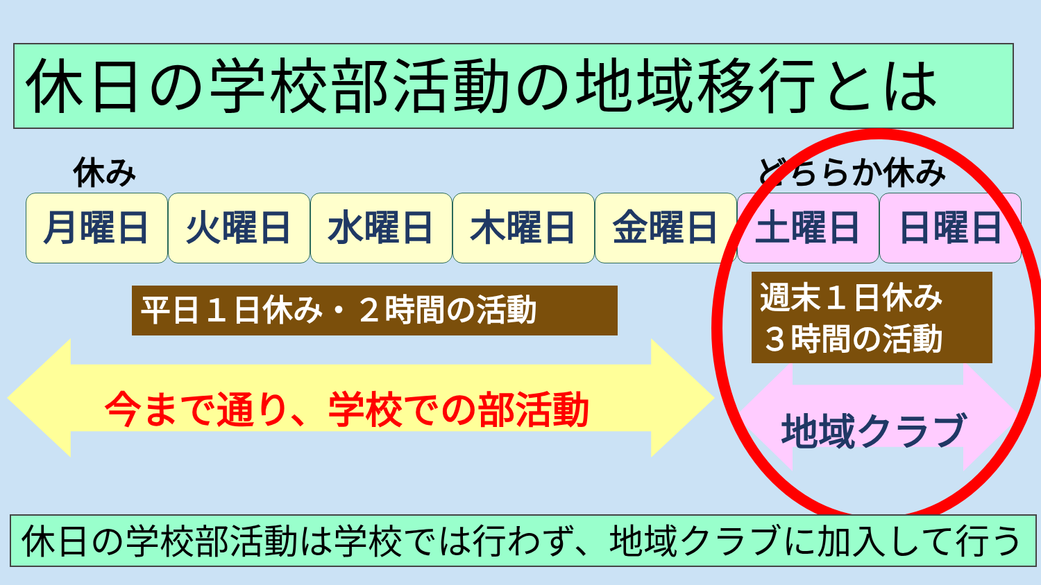休日の学校部活動の地域移行とは
休み どちらか休み
月曜日 火曜日 水曜日 木曜日 金曜日 土曜日 日曜日
平日１日休み・２時間の活動
今まで通り、学校での部活動 地域クラブ
週末１日休み
３時間の活動
休日の学校部活動は学校では行わず、地域クラブに加入して行う